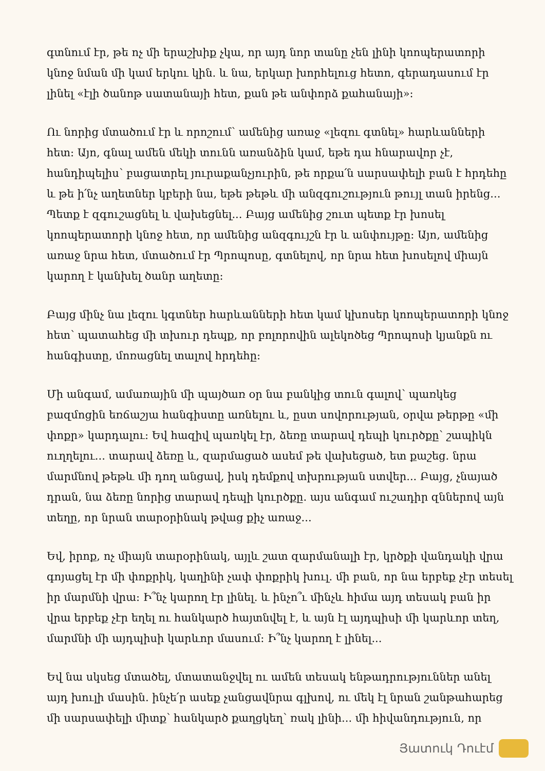գտնում էր, թե ոչ մի երաշխիք չկա, որ այդ նոր տանը չեն լինի կոոպերատորի կնոջ նման մի կամ երկու կին. և նա, երկար խորհելուց հետո, գերադասում էր լինել «էլի ծանոթ սատանայի հետ, քան թե անփորձ քահանայի»:
Ու նորից մտածում էր և որոշում՝ ամենից առաջ «լեզու գտնել» հարևանների հետ: Այո, գնալ ամեն մեկի տունն առանձին կամ, եթե դա հնարավոր չէ, հանդիպելիս՝ բացատրել յուրաքանչյուրին, թե որքա՛ն սարսափելի բան է հրդեհը և թե ի՛նչ աղետներ կբերի նա, եթե թեթև մի անզգուշություն թույլ տան իրենց... Պետք է զգուշացնել և վախեցնել... Բայց ամենից շուտ պետք էր խոսել կոոպերատորի կնոջ հետ, որ ամենից անզգույշն էր և անփույթը: Այո, ամենից առաջ նրա հետ, մտածում էր Պրոպոսը, գտնելով, որ նրա հետ խոսելով միայն կարող է կանխել ծանր աղետը:
Բայց մինչ նա լեզու կգտներ հարևանների հետ կամ կխոսեր կոոպերատորի կնոջ հետ՝ պատահեց մի տխուր դեպք, որ բոլորովին ալեկոծեց Պրոպոսի կյանքն ու հանգիստը, մոռացնել տալով հրդեհը:
Մի անգամ, ամառային մի պայծառ օր նա բանկից տուն գալով՝ պառկեց բազմոցին եռճաշյա հանգիստը առնելու և, ըստ սովորության, օրվա թերթը «մի փոքր» կարդալու: Եվ հազիվ պառկել էր, ձեռը տարավ դեպի կուրծքը՝ շապիկն ուղղելու... տարավ ձեռը և, զարմացած ասեմ թե վախեցած, ետ քաշեց. նրա մարմնով թեթև մի դող անցավ, իսկ դեմքով տխրության ստվեր... Բայց, չնայած դրան, նա ձեռը նորից տարավ դեպի կուրծքը. այս անգամ ուշադիր զններով այն տեղը, որ նրան տարօրինակ թվաց քիչ առաջ...
Եվ, իրոք, ոչ միայն տարօրինակ, այլև շատ զարմանալի էր, կրծքի վանդակի վրա գոյացել էր մի փոքրիկ, կաղինի չափ փոքրիկ խուլ. մի բան, որ նա երբեք չէր տեսել իր մարմնի վրա: Ի՞նչ կարող էր լինել. և ինչո՞ւ մինչև հիմա այդ տեսակ բան իր վրա երբեք չէր եղել ու հանկարծ հայտնվել է, և այն էլ այդպիսի մի կարևոր տեղ, մարմնի մի այդպիսի կարևոր մասում: Ի՞նչ կարող է լինել...
Եվ նա սկսեց մտածել, մտատանջվել ու ամեն տեսակ ենթադրություններ անել այդ խուլի մասին. ինչե՛ր ասեք չանցավնրա գլխով, ու մեկ էլ նրան շանթահարեց մի սարսափելի միտք՝ հանկարծ քաղցկեղ՝ ռակ լինի... մի հիվանդություն, որ
Յատուկ Դուէմ